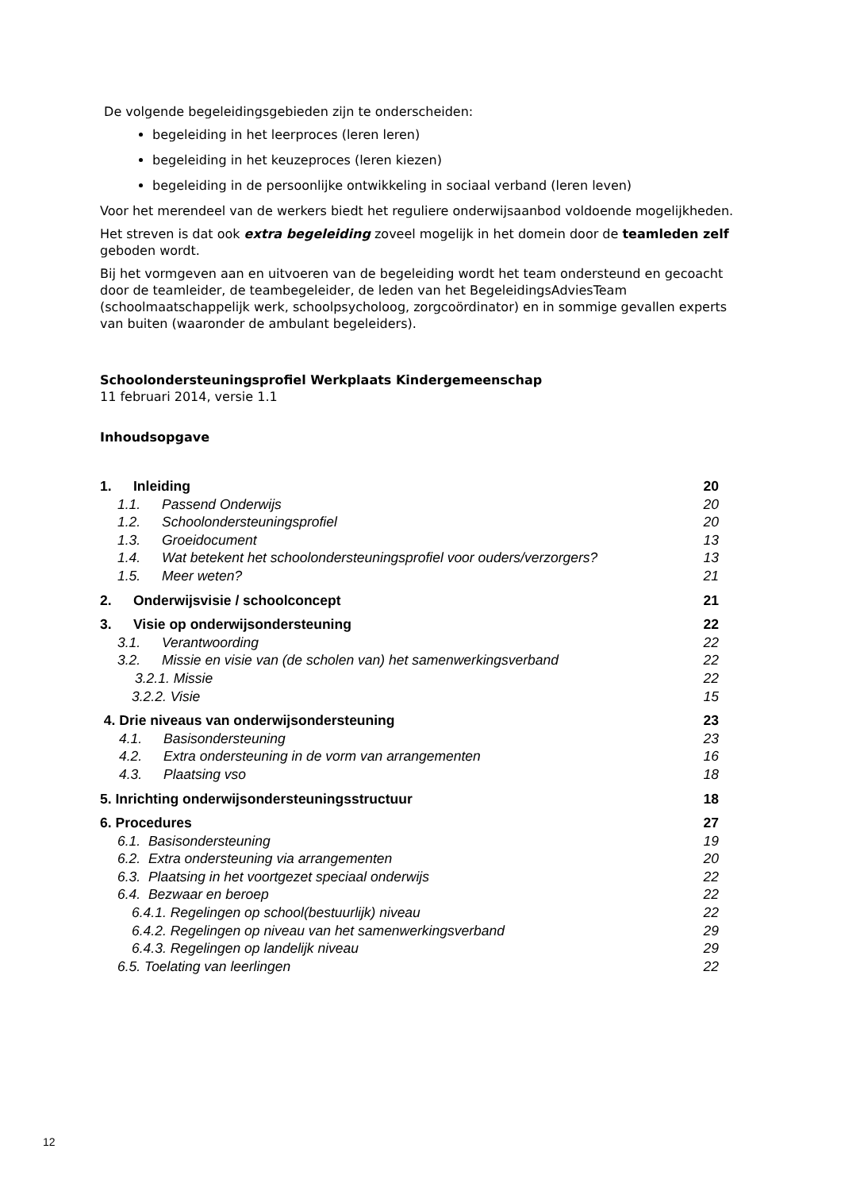De volgende begeleidingsgebieden zijn te onderscheiden:
begeleiding in het leerproces (leren leren)
begeleiding in het keuzeproces (leren kiezen)
begeleiding in de persoonlijke ontwikkeling in sociaal verband (leren leven)
Voor het merendeel van de werkers biedt het reguliere onderwijsaanbod voldoende mogelijkheden.
Het streven is dat ook extra begeleiding zoveel mogelijk in het domein door de teamleden zelf geboden wordt.
Bij het vormgeven aan en uitvoeren van de begeleiding wordt het team ondersteund en gecoacht door de teamleider, de teambegeleider, de leden van het BegeleidingsAdviesTeam (schoolmaatschappelijk werk, schoolpsycholoog, zorgcoördinator) en in sommige gevallen experts van buiten (waaronder de ambulant begeleiders).
Schoolondersteuningsprofiel Werkplaats Kindergemeenschap
11 februari 2014, versie 1.1
Inhoudsopgave
1. Inleiding 20
1.1. Passend Onderwijs 20
1.2. Schoolondersteuningsprofiel 20
1.3. Groeidocument 13
1.4. Wat betekent het schoolondersteuningsprofiel voor ouders/verzorgers? 13
1.5. Meer weten? 21
2. Onderwijsvisie / schoolconcept 21
3. Visie op onderwijsondersteuning 22
3.1. Verantwoording 22
3.2. Missie en visie van (de scholen van) het samenwerkingsverband 22
3.2.1. Missie 22
3.2.2. Visie 15
4. Drie niveaus van onderwijsondersteuning 23
4.1. Basisondersteuning 23
4.2. Extra ondersteuning in de vorm van arrangementen 16
4.3. Plaatsing vso 18
5. Inrichting onderwijsondersteuningsstructuur 18
6. Procedures 27
6.1. Basisondersteuning 19
6.2. Extra ondersteuning via arrangementen 20
6.3. Plaatsing in het voortgezet speciaal onderwijs 22
6.4. Bezwaar en beroep 22
6.4.1. Regelingen op school(bestuurlijk) niveau 22
6.4.2. Regelingen op niveau van het samenwerkingsverband 29
6.4.3. Regelingen op landelijk niveau 29
6.5. Toelating van leerlingen 22
12